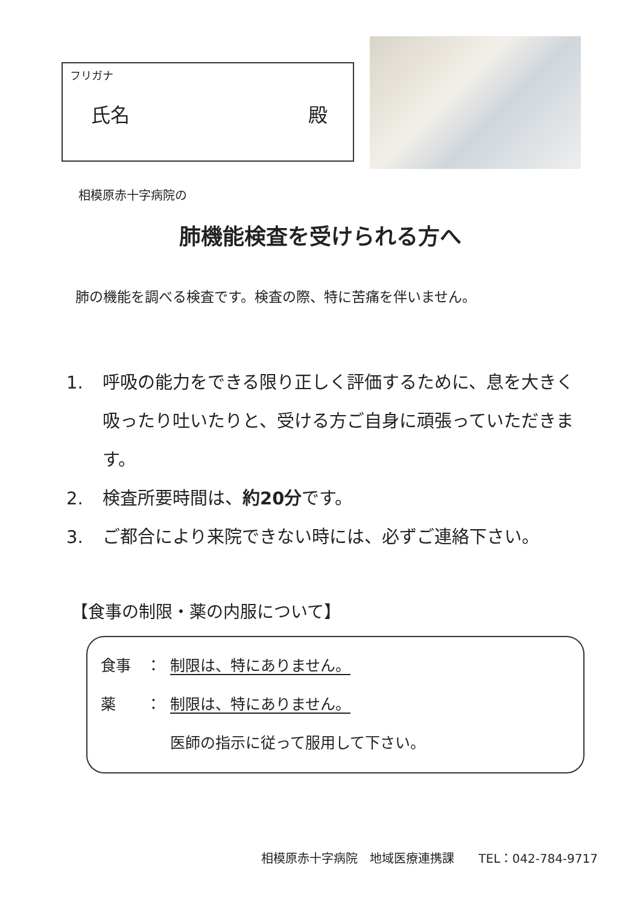フリガナ
氏名 殿
相模原赤十字病院の
肺機能検査を受けられる方へ
肺の機能を調べる検査です。検査の際、特に苦痛を伴いません。
1. 呼吸の能力をできる限り正しく評価するために、息を大きく吸ったり吐いたりと、受ける方ご自身に頑張っていただきます。
2. 検査所要時間は、約20分です。
3. ご都合により来院できない時には、必ずご連絡下さい。
【食事の制限・薬の内服について】
食事　： 制限は、特にありません。
薬　　： 制限は、特にありません。
医師の指示に従って服用して下さい。
相模原赤十字病院　地域医療連携課　　TEL：042-784-9717